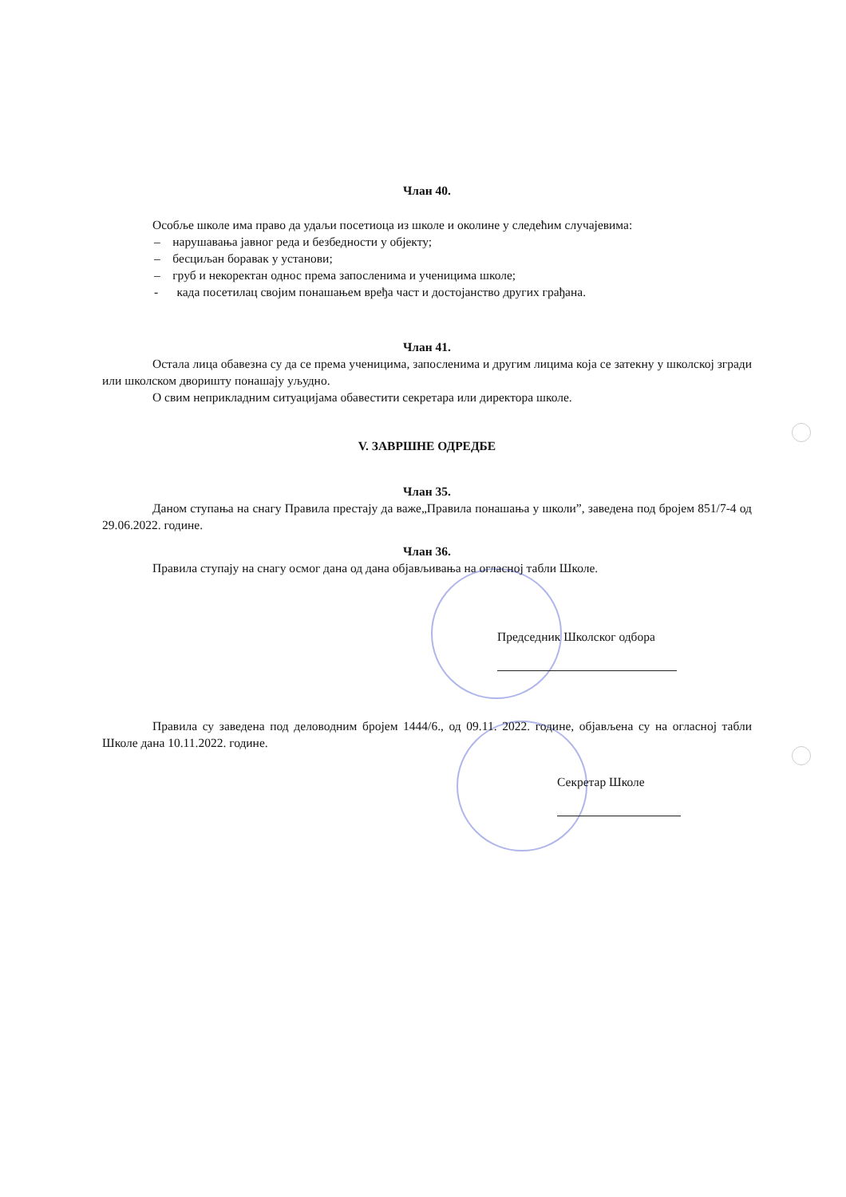Члан 40.
Особље школе има право да удаљи посетиоца из школе и околине у следећим случајевима:
– нарушавања јавног реда и безбедности у објекту;
– бесциљан боравак у установи;
– груб и некоректан однос према запосленима и ученицима школе;
- када посетилац својим понашањем вређа част и достојанство других грађана.
Члан 41.
Остала лица обавезна су да се према ученицима, запосленима и другим лицима која се затекну у школској згради или школском дворишту понашају уљудно.
О свим неприкладним ситуацијама обавестити секретара или директора школе.
V. ЗАВРШНЕ ОДРЕДБЕ
Члан 35.
Даном ступања на снагу Правила престају да важе„Правила понашања у школи”, заведена под бројем 851/7-4 од 29.06.2022. године.
Члан 36.
Правила ступају на снагу осмог дана од дана објављивања на огласној табли Школе.
Председник Школског одбора
Правила су заведена под деловодним бројем 1444/6., од 09.11. 2022. године, објављена су на огласној табли Школе дана 10.11.2022. године.
Секретар Школе